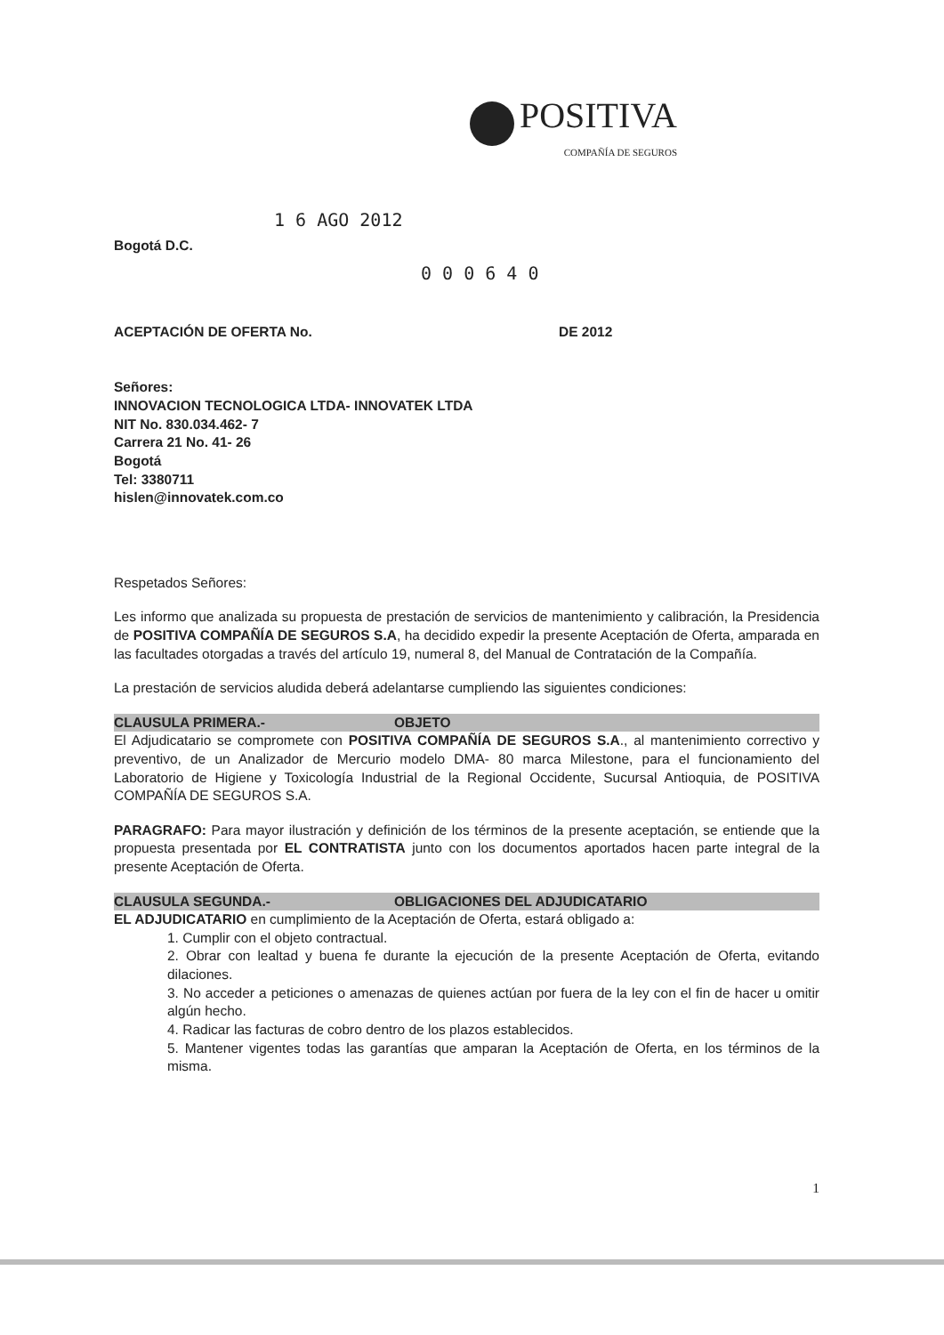POSITIVA
COMPAÑÍA DE SEGUROS
1 6 AGO 2012
Bogotá D.C.
0 0 0 6 4 0
ACEPTACIÓN DE OFERTA No. DE 2012
Señores:
INNOVACION TECNOLOGICA LTDA- INNOVATEK LTDA
NIT No. 830.034.462- 7
Carrera 21 No. 41- 26
Bogotá
Tel: 3380711
hislen@innovatek.com.co
Respetados Señores:
Les informo que analizada su propuesta de prestación de servicios de mantenimiento y calibración, la Presidencia de POSITIVA COMPAÑÍA DE SEGUROS S.A, ha decidido expedir la presente Aceptación de Oferta, amparada en las facultades otorgadas a través del artículo 19, numeral 8, del Manual de Contratación de la Compañía.
La prestación de servicios aludida deberá adelantarse cumpliendo las siguientes condiciones:
CLAUSULA PRIMERA.- OBJETO
El Adjudicatario se compromete con POSITIVA COMPAÑÍA DE SEGUROS S.A., al mantenimiento correctivo y preventivo, de un Analizador de Mercurio modelo DMA- 80 marca Milestone, para el funcionamiento del Laboratorio de Higiene y Toxicología Industrial de la Regional Occidente, Sucursal Antioquia, de POSITIVA COMPAÑÍA DE SEGUROS S.A.
PARAGRAFO: Para mayor ilustración y definición de los términos de la presente aceptación, se entiende que la propuesta presentada por EL CONTRATISTA junto con los documentos aportados hacen parte integral de la presente Aceptación de Oferta.
CLAUSULA SEGUNDA.- OBLIGACIONES DEL ADJUDICATARIO
EL ADJUDICATARIO en cumplimiento de la Aceptación de Oferta, estará obligado a:
1. Cumplir con el objeto contractual.
2. Obrar con lealtad y buena fe durante la ejecución de la presente Aceptación de Oferta, evitando dilaciones.
3. No acceder a peticiones o amenazas de quienes actúan por fuera de la ley con el fin de hacer u omitir algún hecho.
4. Radicar las facturas de cobro dentro de los plazos establecidos.
5. Mantener vigentes todas las garantías que amparan la Aceptación de Oferta, en los términos de la misma.
1